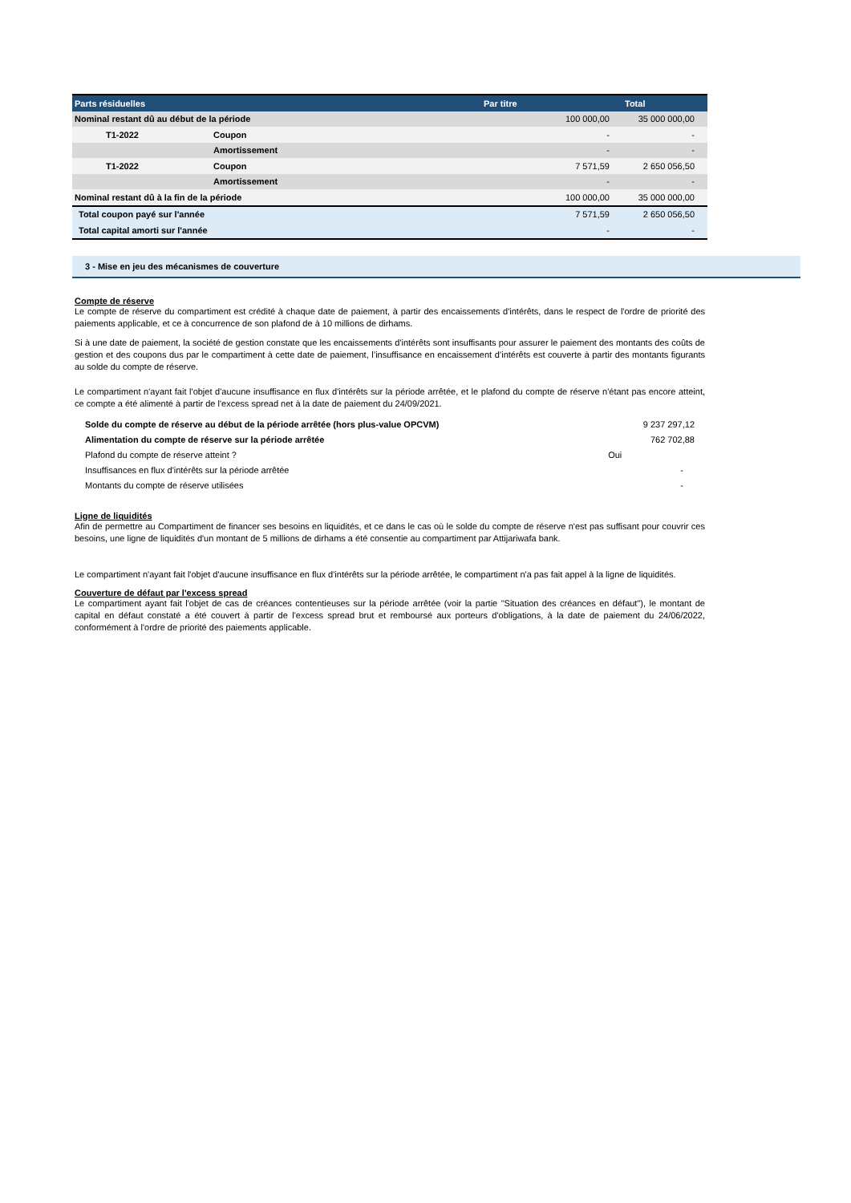| Parts résiduelles | | Par titre | Total |
| --- | --- | --- | --- |
| Nominal restant dû au début de la période | | 100 000,00 | 35 000 000,00 |
| T1-2022 | Coupon | - | - |
| | Amortissement | - | - |
| T1-2022 | Coupon | 7 571,59 | 2 650 056,50 |
| | Amortissement | - | - |
| Nominal restant dû à la fin de la période | | 100 000,00 | 35 000 000,00 |
| Total coupon payé sur l'année | | 7 571,59 | 2 650 056,50 |
| Total capital amorti sur l'année | | - | - |
3 - Mise en jeu des mécanismes de couverture
Compte de réserve
Le compte de réserve du compartiment est crédité à chaque date de paiement, à partir des encaissements d'intérêts, dans le respect de l'ordre de priorité des paiements applicable, et ce à concurrence de son plafond de à 10 millions de dirhams.
Si à une date de paiement, la société de gestion constate que les encaissements d'intérêts sont insuffisants pour assurer le paiement des montants des coûts de gestion et des coupons dus par le compartiment à cette date de paiement, l’insuffisance en encaissement d’intérêts est couverte à partir des montants figurants au solde du compte de réserve.
Le compartiment n'ayant fait l'objet d'aucune insuffisance en flux d'intérêts sur la période arrêtée, et le plafond du compte de réserve n'étant pas encore atteint, ce compte a été alimenté à partir de l'excess spread net à la date de paiement du 24/09/2021.
| Solde du compte de réserve au début de la période arrêtée (hors plus-value OPCVM) | 9 237 297,12 |
| Alimentation du compte de réserve sur la période arrêtée | 762 702,88 |
| Plafond du compte de réserve atteint ? | Oui |
| Insuffisances en flux d'intérêts sur la période arrêtée | - |
| Montants du compte de réserve utilisées | - |
Ligne de liquidités
Afin de permettre au Compartiment de financer ses besoins en liquidités, et ce dans le cas où le solde du compte de réserve n'est pas suffisant pour couvrir ces besoins, une ligne de liquidités d'un montant de 5 millions de dirhams a été consentie au compartiment par Attijariwafa bank.
Le compartiment n'ayant fait l'objet d'aucune insuffisance en flux d'intérêts sur la période arrêtée, le compartiment n'a pas fait appel à la ligne de liquidités.
Couverture de défaut par l'excess spread
Le compartiment ayant fait l'objet de cas de créances contentieuses sur la période arrêtée (voir la partie "Situation des créances en défaut"), le montant de capital en défaut constaté a été couvert à partir de l'excess spread brut et remboursé aux porteurs d'obligations, à la date de paiement du 24/06/2022, conformément à l'ordre de priorité des paiements applicable.